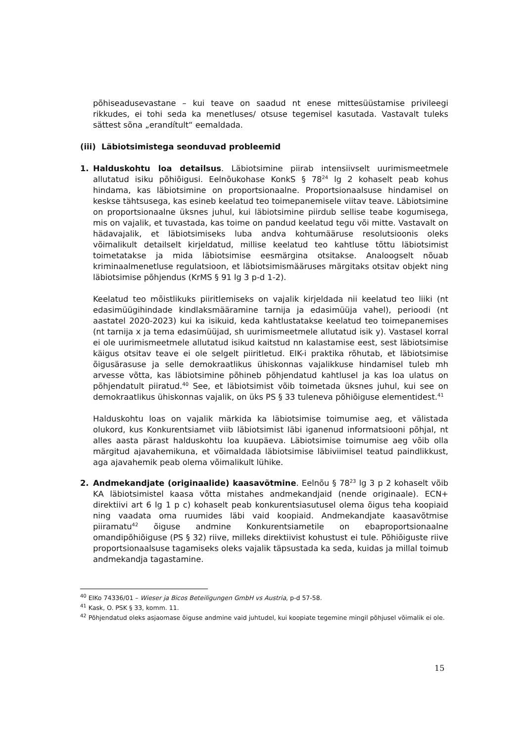põhiseadusevastane – kui teave on saadud nt enese mittesüüstamise privileegi rikkudes, ei tohi seda ka menetluses/ otsuse tegemisel kasutada. Vastavalt tuleks sättest sõna „erandítult“ eemaldada.
(iii) Läbiotsimistega seonduvad probleemid
1. Halduskohtu loa detailsus. Läbiotsimine piirab intensiivselt uurimismeetmele allutatud isiku põhiõigusi. Eelnõukohase KonkS § 78<sup>24</sup> lg 2 kohaselt peab kohus hindama, kas läbiotsimine on proportsionaalne. Proportsionaalsuse hindamisel on keskse tähtsusega, kas esineb keelatud teo toimepanemisele viitav teave. Läbiotsimine on proportsionaalne üksnes juhul, kui läbiotsimine piirdub sellise teabe kogumisega, mis on vajalik, et tuvastada, kas toime on pandud keelatud tegu või mitte. Vastavalt on hädavajalik, et läbiotsimiseks luba andva kohtumääruse resolutsioonis oleks võimalikult detailselt kirjeldatud, millise keelatud teo kahtluse tõttu läbiotsimist toimetatakse ja mida läbiotsimise eesmärgina otsitakse. Analoogselt nõuab kriminaalmenetluse regulatsioon, et läbiotsimismääruses märgitaks otsitav objekt ning läbiotsimise põhjendus (KrMS § 91 lg 3 p-d 1-2).
Keelatud teo mõistlikuks piiritlemiseks on vajalik kirjeldada nii keelatud teo liiki (nt edasimüügihindade kindlaksmääramine tarnija ja edasimüüja vahel), perioodi (nt aastatel 2020-2023) kui ka isikuid, keda kahtlustatakse keelatud teo toimepanemises (nt tarnija x ja tema edasimüüjad, sh uurimismeetmele allutatud isik y). Vastasel korral ei ole uurimismeetmele allutatud isikud kaitstud nn kalastamise eest, sest läbiotsimise käigus otsitav teave ei ole selgelt piiritletud. EIK-i praktika rõhutab, et läbiotsimise õigusärasuse ja selle demokraatlikus ühiskonnas vajalikkuse hindamisel tuleb mh arvesse võtta, kas läbiotsimine põhineb põhjendatud kahtlusel ja kas loa ulatus on põhjendatult piiratud.<sup>40</sup> See, et läbiotsimist võib toimetada üksnes juhul, kui see on demokraatlikus ühiskonnas vajalik, on üks PS § 33 tuleneva põhiõiguse elementidest.<sup>41</sup>
Halduskohtu loas on vajalik märkida ka läbiotsimise toimumise aeg, et välistada olukord, kus Konkurentsiamet viib läbiotsimist läbi iganenud informatsiooni põhjal, nt alles aasta pärast halduskohtu loa kuupäeva. Läbiotsimise toimumise aeg võib olla märgitud ajavahemikuna, et võimaldada läbiotsimise läbiviimisel teatud paindlikkust, aga ajavahemik peab olema võimalikult lühike.
2. Andmekandjate (originaalide) kaasavõtmine. Eelnõu § 78<sup>23</sup> lg 3 p 2 kohaselt võib KA läbiotsimistel kaasa võtta mistahes andmekandjaid (nende originaale). ECN+ direktiivi art 6 lg 1 p c) kohaselt peab konkurentsiasutusel olema õigus teha koopiaid ning vaadata oma ruumides läbi vaid koopiaid. Andmekandjate kaasavõtmise piiramatu<sup>42</sup> õiguse andmine Konkurentsiametile on ebaproportsionaalne omandipõhiõiguse (PS § 32) riive, milleks direktiivist kohustust ei tule. Põhiõiguste riive proportsionaalsuse tagamiseks oleks vajalik täpsustada ka seda, kuidas ja millal toimub andmekandja tagastamine.
<sup>40</sup> EIKo 74336/01 – Wieser ja Bicos Beteiligungen GmbH vs Austria, p-d 57-58.
<sup>41</sup> Kask, O. PSK § 33, komm. 11.
<sup>42</sup> Põhjendatud oleks asjaomase õiguse andmine vaid juhtudel, kui koopiate tegemine mingil põhjusel võimalik ei ole.
15